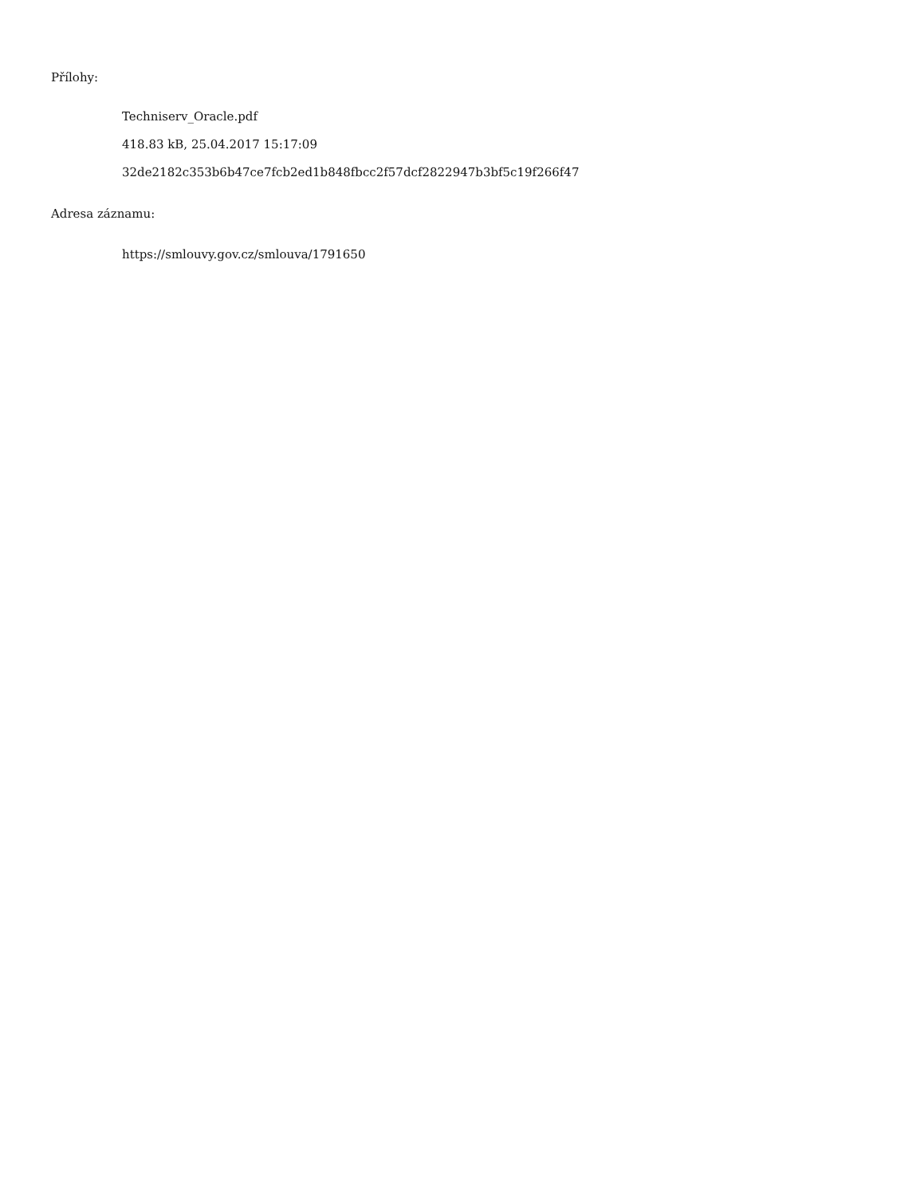Přílohy:
Techniserv_Oracle.pdf
418.83 kB, 25.04.2017 15:17:09
32de2182c353b6b47ce7fcb2ed1b848fbcc2f57dcf2822947b3bf5c19f266f47
Adresa záznamu:
https://smlouvy.gov.cz/smlouva/1791650